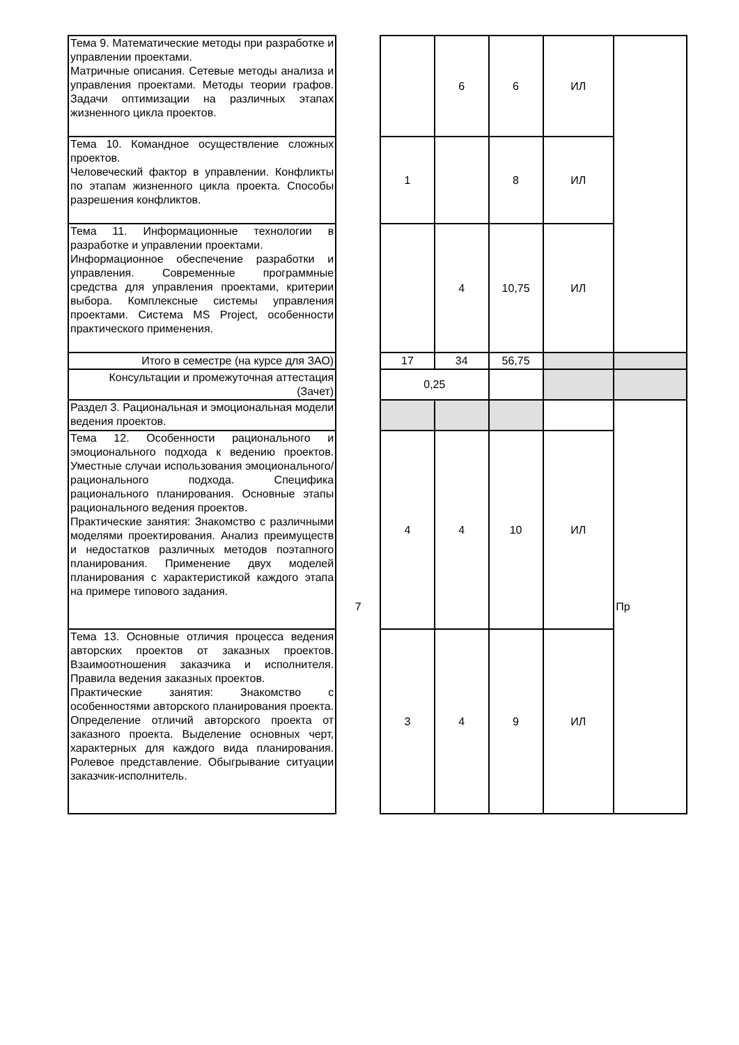| Тема 9. Математические методы при разработке и управлении проектами. Матричные описания. Сетевые методы анализа и управления проектами. Методы теории графов. Задачи оптимизации на различных этапах жизненного цикла проектов. | | | 6 | 6 | ИЛ | |
| Тема 10. Командное осуществление сложных проектов. Человеческий фактор в управлении. Конфликты по этапам жизненного цикла проекта. Способы разрешения конфликтов. | | 1 | | 8 | ИЛ | |
| Тема 11. Информационные технологии в разработке и управлении проектами. Информационное обеспечение разработки и управления. Современные программные средства для управления проектами, критерии выбора. Комплексные системы управления проектами. Система MS Project, особенности практического применения. | | | 4 | 10,75 | ИЛ | |
| Итого в семестре (на курсе для ЗАО) | | 17 | 34 | 56,75 | | |
| Консультации и промежуточная аттестация (Зачет) | | 0,25 | | | | |
| Раздел 3. Рациональная и эмоциональная модели ведения проектов. | 7 | | | | | Пр |
| Тема 12. Особенности рационального и эмоционального подхода к ведению проектов. Уместные случаи использования эмоционального/ рационального подхода. Специфика рационального планирования. Основные этапы рационального ведения проектов. Практические занятия: Знакомство с различными моделями проектирования. Анализ преимуществ и недостатков различных методов поэтапного планирования. Применение двух моделей планирования с характеристикой каждого этапа на примере типового задания. | | 4 | 4 | 10 | ИЛ | |
| Тема 13. Основные отличия процесса ведения авторских проектов от заказных проектов. Взаимоотношения заказчика и исполнителя. Правила ведения заказных проектов. Практические занятия: Знакомство с особенностями авторского планирования проекта. Определение отличий авторского проекта от заказного проекта. Выделение основных черт, характерных для каждого вида планирования. Ролевое представление. Обыгрывание ситуации заказчик-исполнитель. | | 3 | 4 | 9 | ИЛ | |